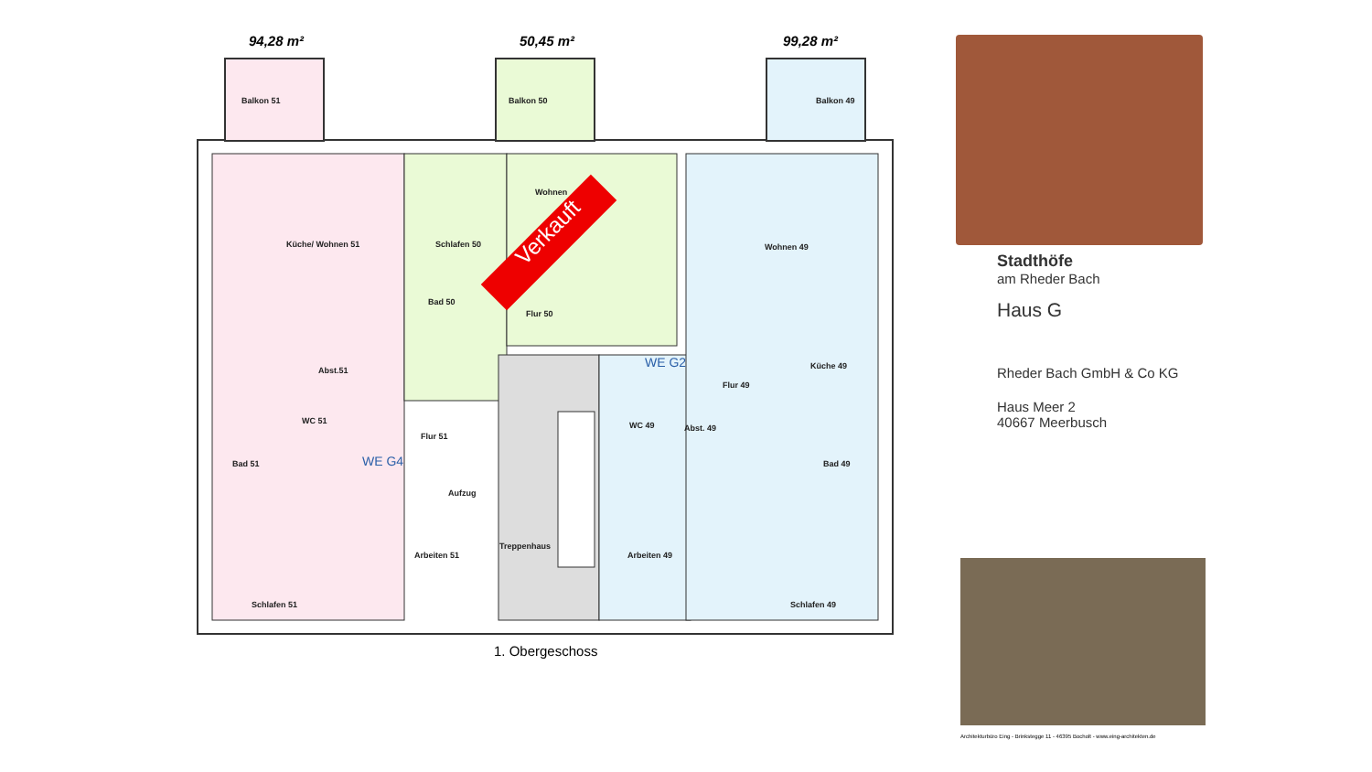94,28 m² 50,45 m² 99,28 m²
Balkon 51 Balkon 50 Balkon 49
Wohnen
Küche/ Wohnen 51 Schlafen 50 Wohnen 49
Bad 50
Flur 50
Verkauft
Abst.51
WE G2 Küche 49
Flur 49
WC 51 WC 49 Abst. 49
Flur 51
Bad 51 WE G4 Bad 49
Aufzug
Treppenhaus
Arbeiten 51 Arbeiten 49
Schlafen 51 Schlafen 49
1. Obergeschoss
Stadthöfe
am Rheder Bach
Haus G
Rheder Bach GmbH & Co KG
Haus Meer 2
40667 Meerbusch
Architekturbüro Eing - Brinkstegge 11 - 46395 Bocholt - www.eing-architekten.de